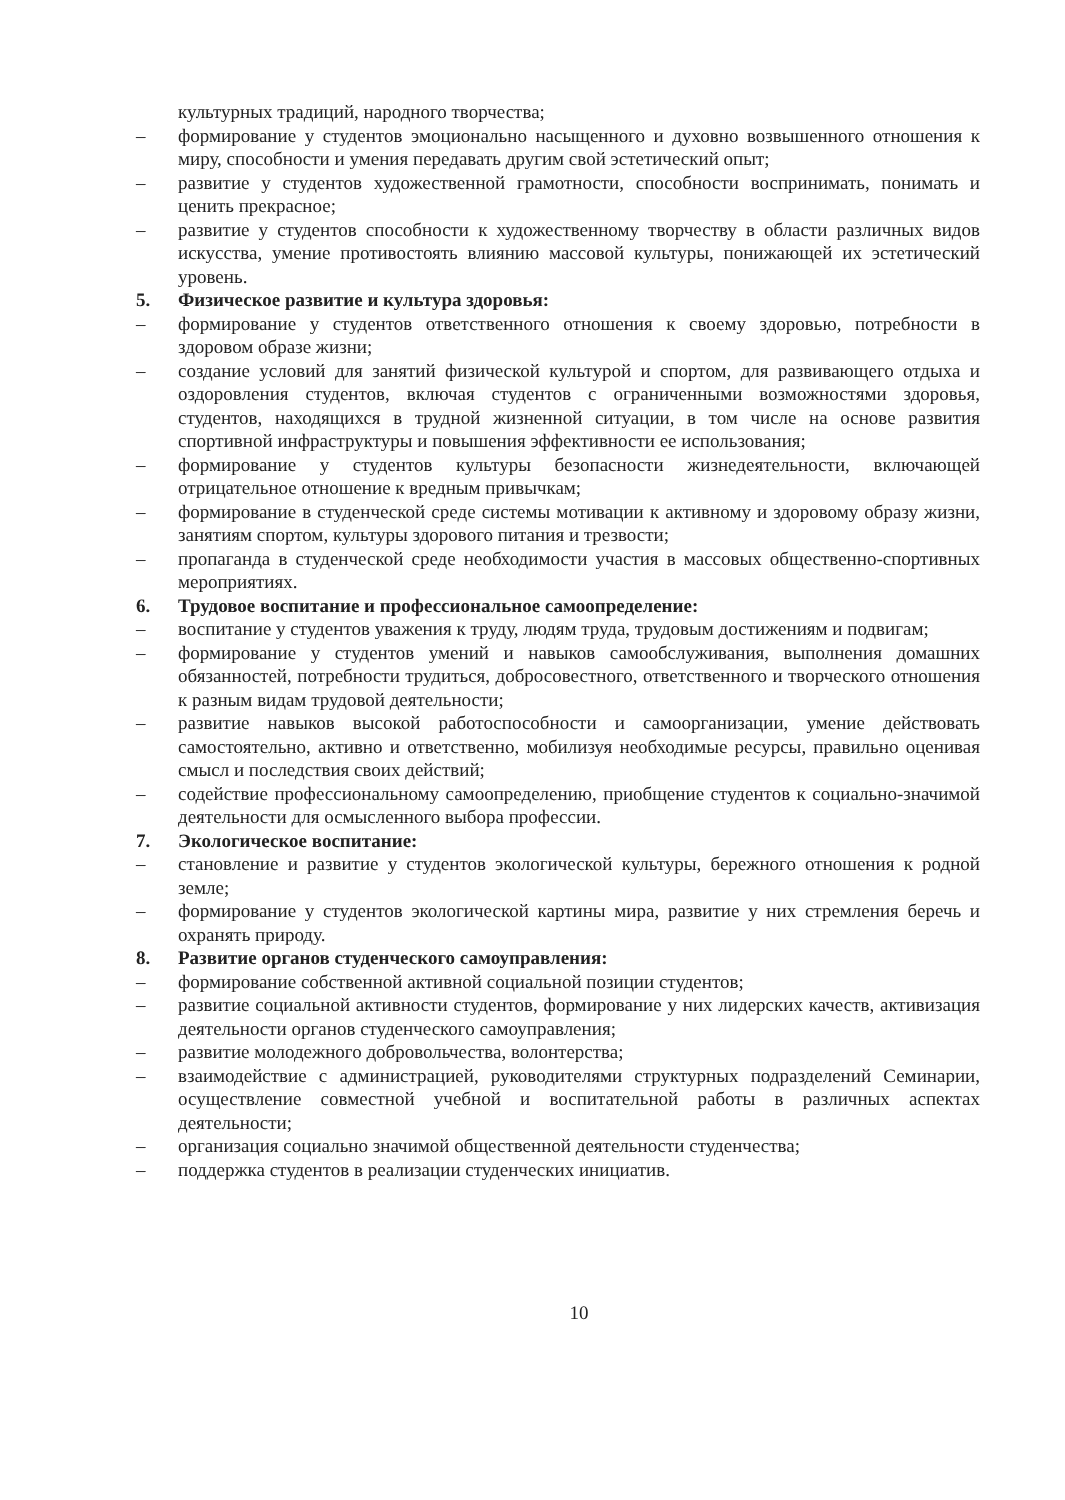культурных традиций, народного творчества;
– формирование у студентов эмоционально насыщенного и духовно возвышенного отношения к миру, способности и умения передавать другим свой эстетический опыт;
– развитие у студентов художественной грамотности, способности воспринимать, понимать и ценить прекрасное;
– развитие у студентов способности к художественному творчеству в области различных видов искусства, умение противостоять влиянию массовой культуры, понижающей их эстетический уровень.
5. Физическое развитие и культура здоровья:
– формирование у студентов ответственного отношения к своему здоровью, потребности в здоровом образе жизни;
– создание условий для занятий физической культурой и спортом, для развивающего отдыха и оздоровления студентов, включая студентов с ограниченными возможностями здоровья, студентов, находящихся в трудной жизненной ситуации, в том числе на основе развития спортивной инфраструктуры и повышения эффективности ее использования;
– формирование у студентов культуры безопасности жизнедеятельности, включающей отрицательное отношение к вредным привычкам;
– формирование в студенческой среде системы мотивации к активному и здоровому образу жизни, занятиям спортом, культуры здорового питания и трезвости;
– пропаганда в студенческой среде необходимости участия в массовых общественно-спортивных мероприятиях.
6. Трудовое воспитание и профессиональное самоопределение:
– воспитание у студентов уважения к труду, людям труда, трудовым достижениям и подвигам;
– формирование у студентов умений и навыков самообслуживания, выполнения домашних обязанностей, потребности трудиться, добросовестного, ответственного и творческого отношения к разным видам трудовой деятельности;
– развитие навыков высокой работоспособности и самоорганизации, умение действовать самостоятельно, активно и ответственно, мобилизуя необходимые ресурсы, правильно оценивая смысл и последствия своих действий;
– содействие профессиональному самоопределению, приобщение студентов к социально-значимой деятельности для осмысленного выбора профессии.
7. Экологическое воспитание:
– становление и развитие у студентов экологической культуры, бережного отношения к родной земле;
– формирование у студентов экологической картины мира, развитие у них стремления беречь и охранять природу.
8. Развитие органов студенческого самоуправления:
– формирование собственной активной социальной позиции студентов;
– развитие социальной активности студентов, формирование у них лидерских качеств, активизация деятельности органов студенческого самоуправления;
– развитие молодежного добровольчества, волонтерства;
– взаимодействие с администрацией, руководителями структурных подразделений Семинарии, осуществление совместной учебной и воспитательной работы в различных аспектах деятельности;
– организация социально значимой общественной деятельности студенчества;
– поддержка студентов в реализации студенческих инициатив.
10